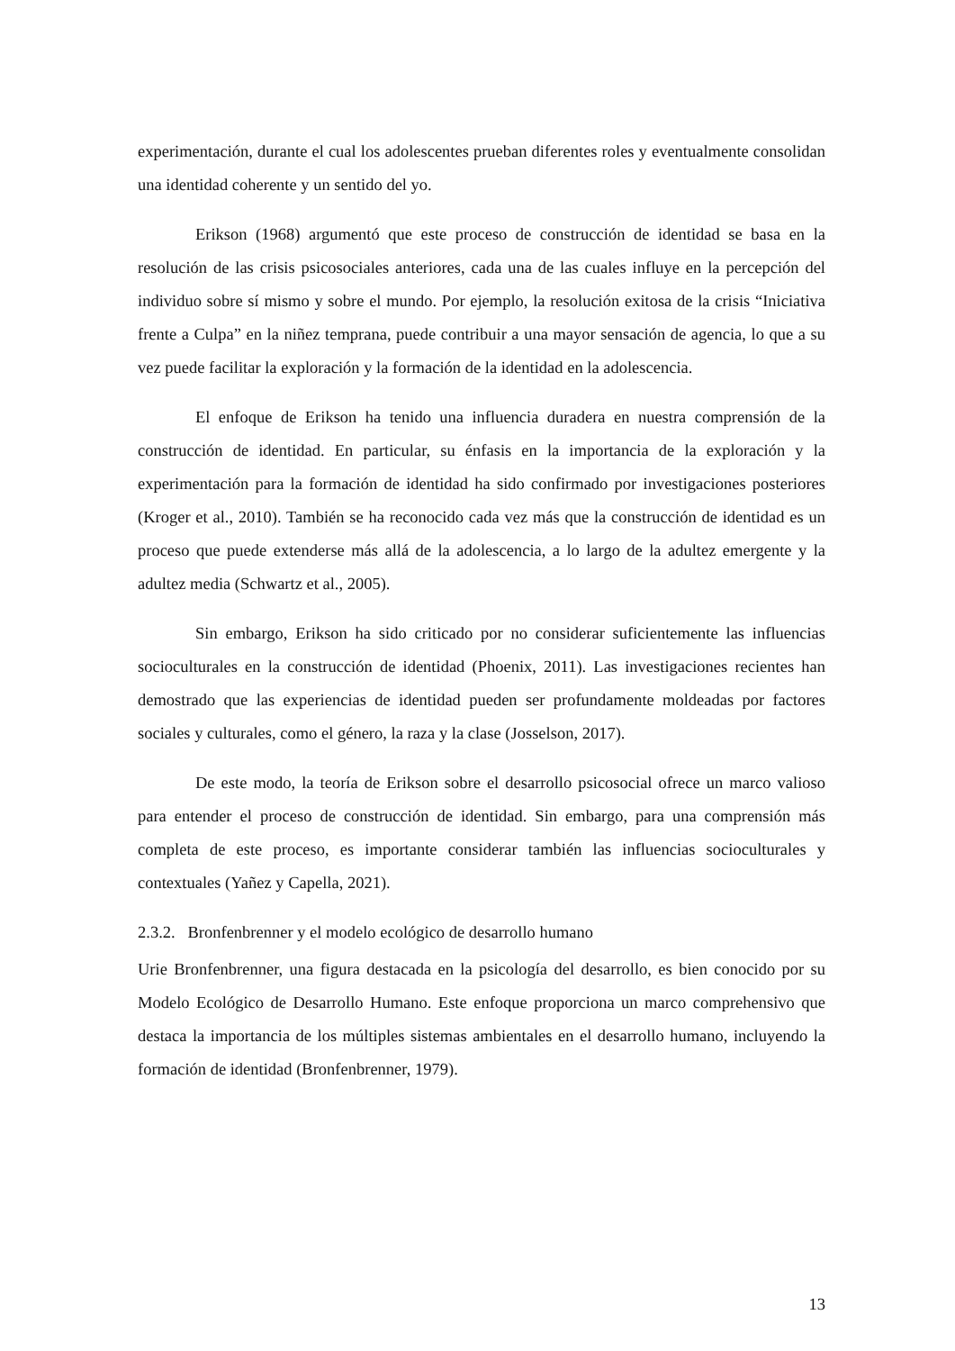experimentación, durante el cual los adolescentes prueban diferentes roles y eventualmente consolidan una identidad coherente y un sentido del yo.
Erikson (1968) argumentó que este proceso de construcción de identidad se basa en la resolución de las crisis psicosociales anteriores, cada una de las cuales influye en la percepción del individuo sobre sí mismo y sobre el mundo. Por ejemplo, la resolución exitosa de la crisis “Iniciativa frente a Culpa” en la niñez temprana, puede contribuir a una mayor sensación de agencia, lo que a su vez puede facilitar la exploración y la formación de la identidad en la adolescencia.
El enfoque de Erikson ha tenido una influencia duradera en nuestra comprensión de la construcción de identidad. En particular, su énfasis en la importancia de la exploración y la experimentación para la formación de identidad ha sido confirmado por investigaciones posteriores (Kroger et al., 2010). También se ha reconocido cada vez más que la construcción de identidad es un proceso que puede extenderse más allá de la adolescencia, a lo largo de la adultez emergente y la adultez media (Schwartz et al., 2005).
Sin embargo, Erikson ha sido criticado por no considerar suficientemente las influencias socioculturales en la construcción de identidad (Phoenix, 2011). Las investigaciones recientes han demostrado que las experiencias de identidad pueden ser profundamente moldeadas por factores sociales y culturales, como el género, la raza y la clase (Josselson, 2017).
De este modo, la teoría de Erikson sobre el desarrollo psicosocial ofrece un marco valioso para entender el proceso de construcción de identidad. Sin embargo, para una comprensión más completa de este proceso, es importante considerar también las influencias socioculturales y contextuales (Yañez y Capella, 2021).
2.3.2. Bronfenbrenner y el modelo ecológico de desarrollo humano
Urie Bronfenbrenner, una figura destacada en la psicología del desarrollo, es bien conocido por su Modelo Ecológico de Desarrollo Humano. Este enfoque proporciona un marco comprehensivo que destaca la importancia de los múltiples sistemas ambientales en el desarrollo humano, incluyendo la formación de identidad (Bronfenbrenner, 1979).
13